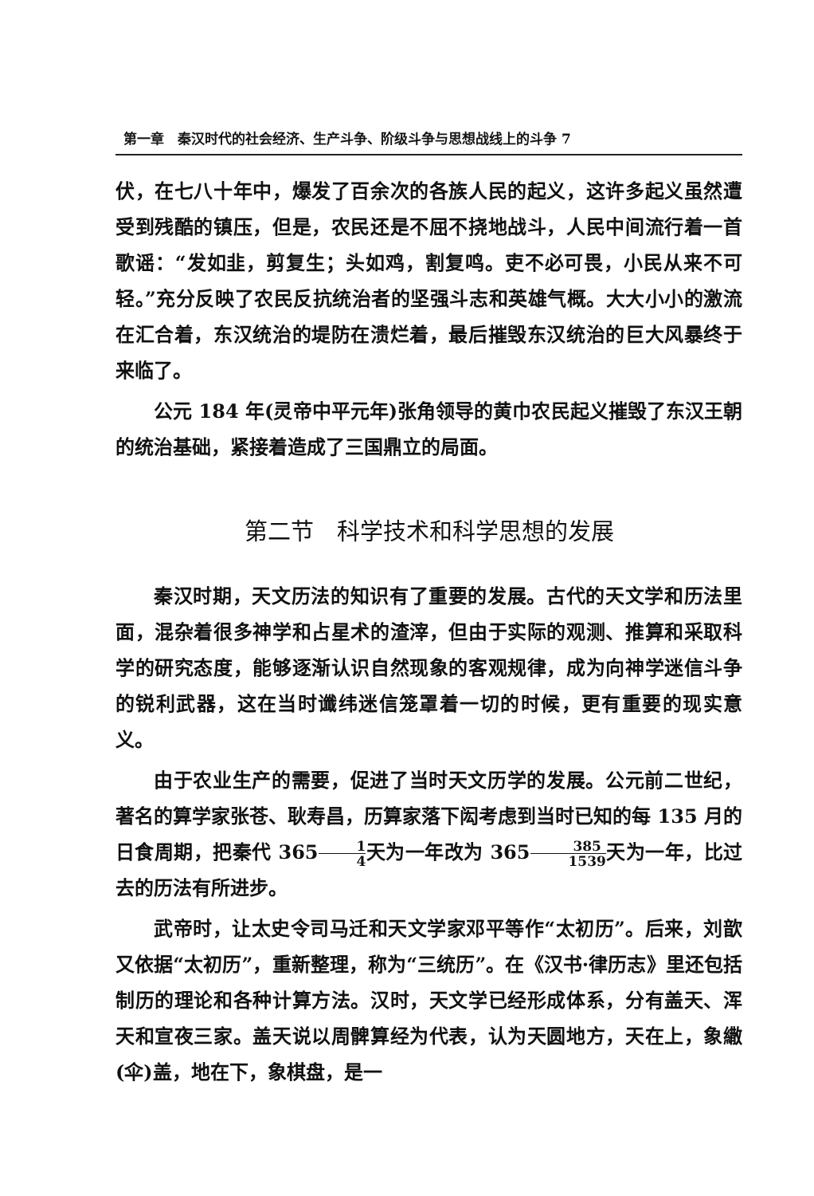第一章　秦汉时代的社会经济、生产斗争、阶级斗争与思想战线上的斗争 7
伏，在七八十年中，爆发了百余次的各族人民的起义，这许多起义虽然遭受到残酷的镇压，但是，农民还是不屈不挠地战斗，人民中间流行着一首歌谣：“发如韭，剪复生；头如鸡，割复鸣。吏不必可畏，小民从来不可轻。”充分反映了农民反抗统治者的坚强斗志和英雄气概。大大小小的激流在汇合着，东汉统治的堤防在溃烂着，最后摧毁东汉统治的巨大风暴终于来临了。
公元 184 年(灵帝中平元年)张角领导的黄巾农民起义摧毁了东汉王朝的统治基础，紧接着造成了三国鼎立的局面。
第二节　科学技术和科学思想的发展
秦汉时期，天文历法的知识有了重要的发展。古代的天文学和历法里面，混杂着很多神学和占星术的渣滓，但由于实际的观测、推算和采取科学的研究态度，能够逐渐认识自然现象的客观规律，成为向神学迷信斗争的锐利武器，这在当时谶纬迷信笼罩着一切的时候，更有重要的现实意义。
由于农业生产的需要，促进了当时天文历学的发展。公元前二世纪，著名的算学家张苍、耿寿昌，历算家落下闳考虑到当时已知的每 135 月的日食周期，把秦代 3651 4天为一年改为 365385 1539天为一年，比过去的历法有所进步。
武帝时，让太史令司马迁和天文学家邓平等作“太初历”。后来，刘歆又依据“太初历”，重新整理，称为“三统历”。在《汉书·律历志》里还包括制历的理论和各种计算方法。汉时，天文学已经形成体系，分有盖天、浑天和宣夜三家。盖天说以周髀算经为代表，认为天圆地方，天在上，象繖(伞)盖，地在下，象棋盘，是一